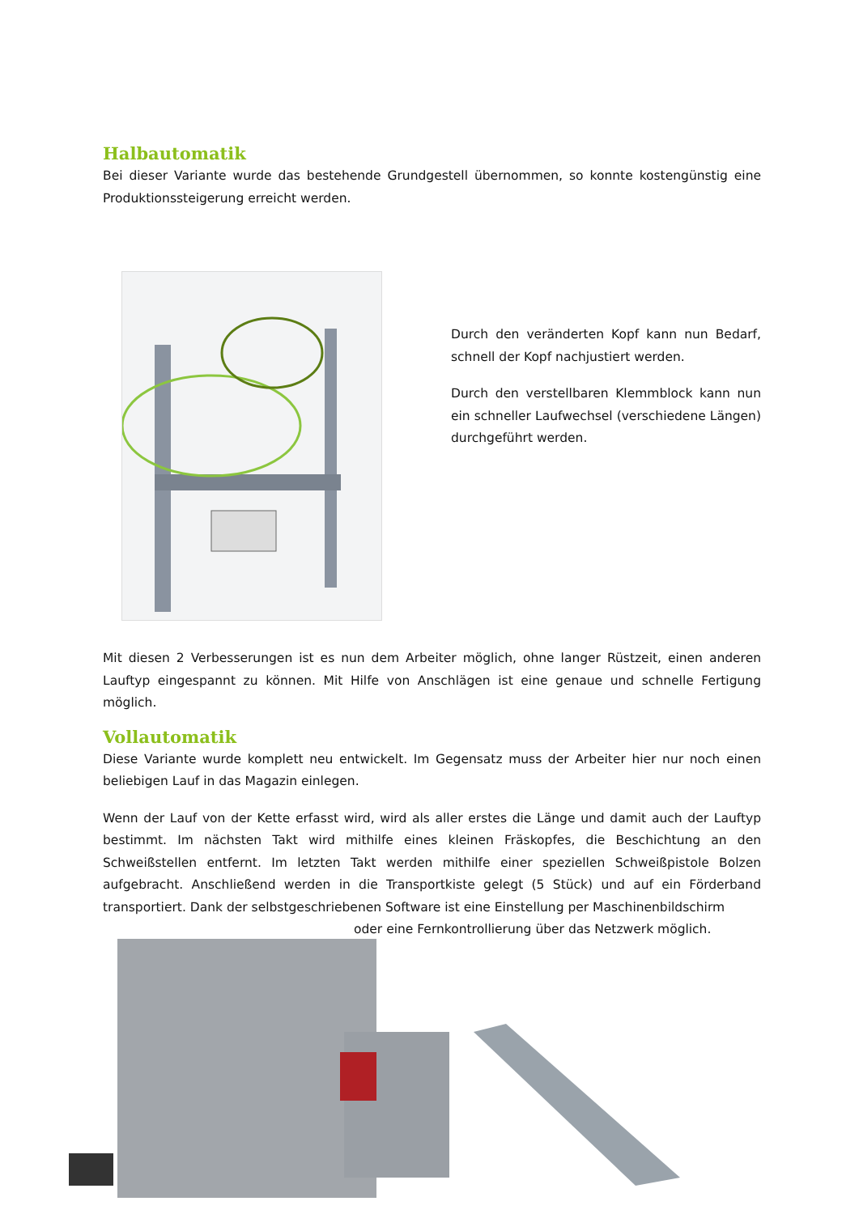Halbautomatik
Bei dieser Variante wurde das bestehende Grundgestell übernommen, so konnte kostengünstig eine Produktionssteigerung erreicht werden.
Durch den veränderten Kopf kann nun Bedarf, schnell der Kopf nachjustiert werden.
Durch den verstellbaren Klemmblock kann nun ein schneller Laufwechsel (verschiedene Längen) durchgeführt werden.
Mit diesen 2 Verbesserungen ist es nun dem Arbeiter möglich, ohne langer Rüstzeit, einen anderen Lauftyp eingespannt zu können. Mit Hilfe von Anschlägen ist eine genaue und schnelle Fertigung möglich.
Vollautomatik
Diese Variante wurde komplett neu entwickelt. Im Gegensatz muss der Arbeiter hier nur noch einen beliebigen Lauf in das Magazin einlegen.
Wenn der Lauf von der Kette erfasst wird, wird als aller erstes die Länge und damit auch der Lauftyp bestimmt. Im nächsten Takt wird mithilfe eines kleinen Fräskopfes, die Beschichtung an den Schweißstellen entfernt. Im letzten Takt werden mithilfe einer speziellen Schweißpistole Bolzen aufgebracht. Anschließend werden in die Transportkiste gelegt (5 Stück) und auf ein Förderband transportiert. Dank der selbstgeschriebenen Software ist eine Einstellung per Maschinenbildschirm
oder eine Fernkontrollierung über das Netzwerk möglich.